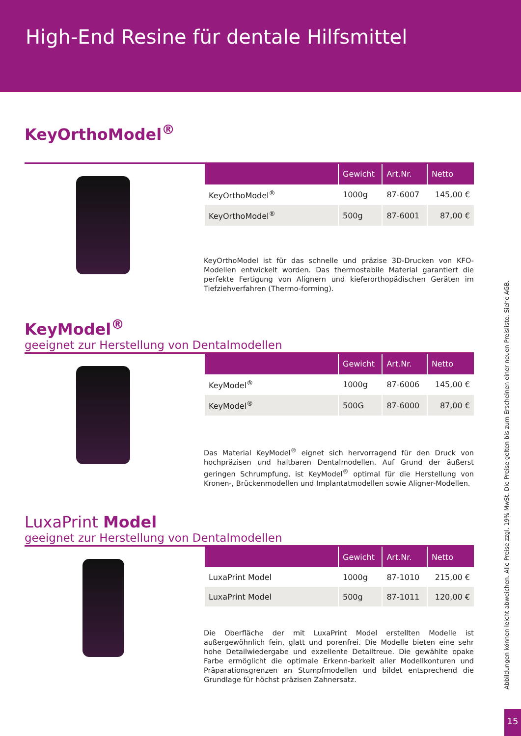High-End Resine für dentale Hilfsmittel
KeyOrthoModel<sup>®</sup>
| | Gewicht | Art.Nr. | Netto |
| --- | --- | --- | --- |
| KeyOrthoModel<sup>®</sup> | 1000g | 87-6007 | 145,00 € |
| KeyOrthoModel<sup>®</sup> | 500g | 87-6001 | 87,00 € |
KeyOrthoModel ist für das schnelle und präzise 3D-Drucken von KFO-Modellen entwickelt worden. Das thermostabile Material garantiert die perfekte Fertigung von Alignern und kieferorthopädischen Geräten im Tiefziehverfahren (Thermo-forming).
KeyModel<sup>®</sup>
geeignet zur Herstellung von Dentalmodellen
| | Gewicht | Art.Nr. | Netto |
| --- | --- | --- | --- |
| KeyModel<sup>®</sup> | 1000g | 87-6006 | 145,00 € |
| KeyModel<sup>®</sup> | 500G | 87-6000 | 87,00 € |
Das Material KeyModel<sup>®</sup> eignet sich hervorragend für den Druck von hochpräzisen und haltbaren Dentalmodellen. Auf Grund der äußerst geringen Schrumpfung, ist KeyModel<sup>®</sup> optimal für die Herstellung von Kronen-, Brückenmodellen und Implantatmodellen sowie Aligner-Modellen.
LuxaPrint Model
geeignet zur Herstellung von Dentalmodellen
| | Gewicht | Art.Nr. | Netto |
| --- | --- | --- | --- |
| LuxaPrint Model | 1000g | 87-1010 | 215,00 € |
| LuxaPrint Model | 500g | 87-1011 | 120,00 € |
Die Oberfläche der mit LuxaPrint Model erstellten Modelle ist außergewöhnlich fein, glatt und porenfrei. Die Modelle bieten eine sehr hohe Detailwiedergabe und exzellente Detailtreue. Die gewählte opake Farbe ermöglicht die optimale Erkenn-barkeit aller Modellkonturen und Präparationsgrenzen an Stumpfmodellen und bildet entsprechend die Grundlage für höchst präzisen Zahnersatz.
Abbildungen können leicht abweichen. Alle Preise zzgl. 19% MwSt. Die Preise gelten bis zum Erscheinen einer neuen Preisliste. Siehe AGB.
15